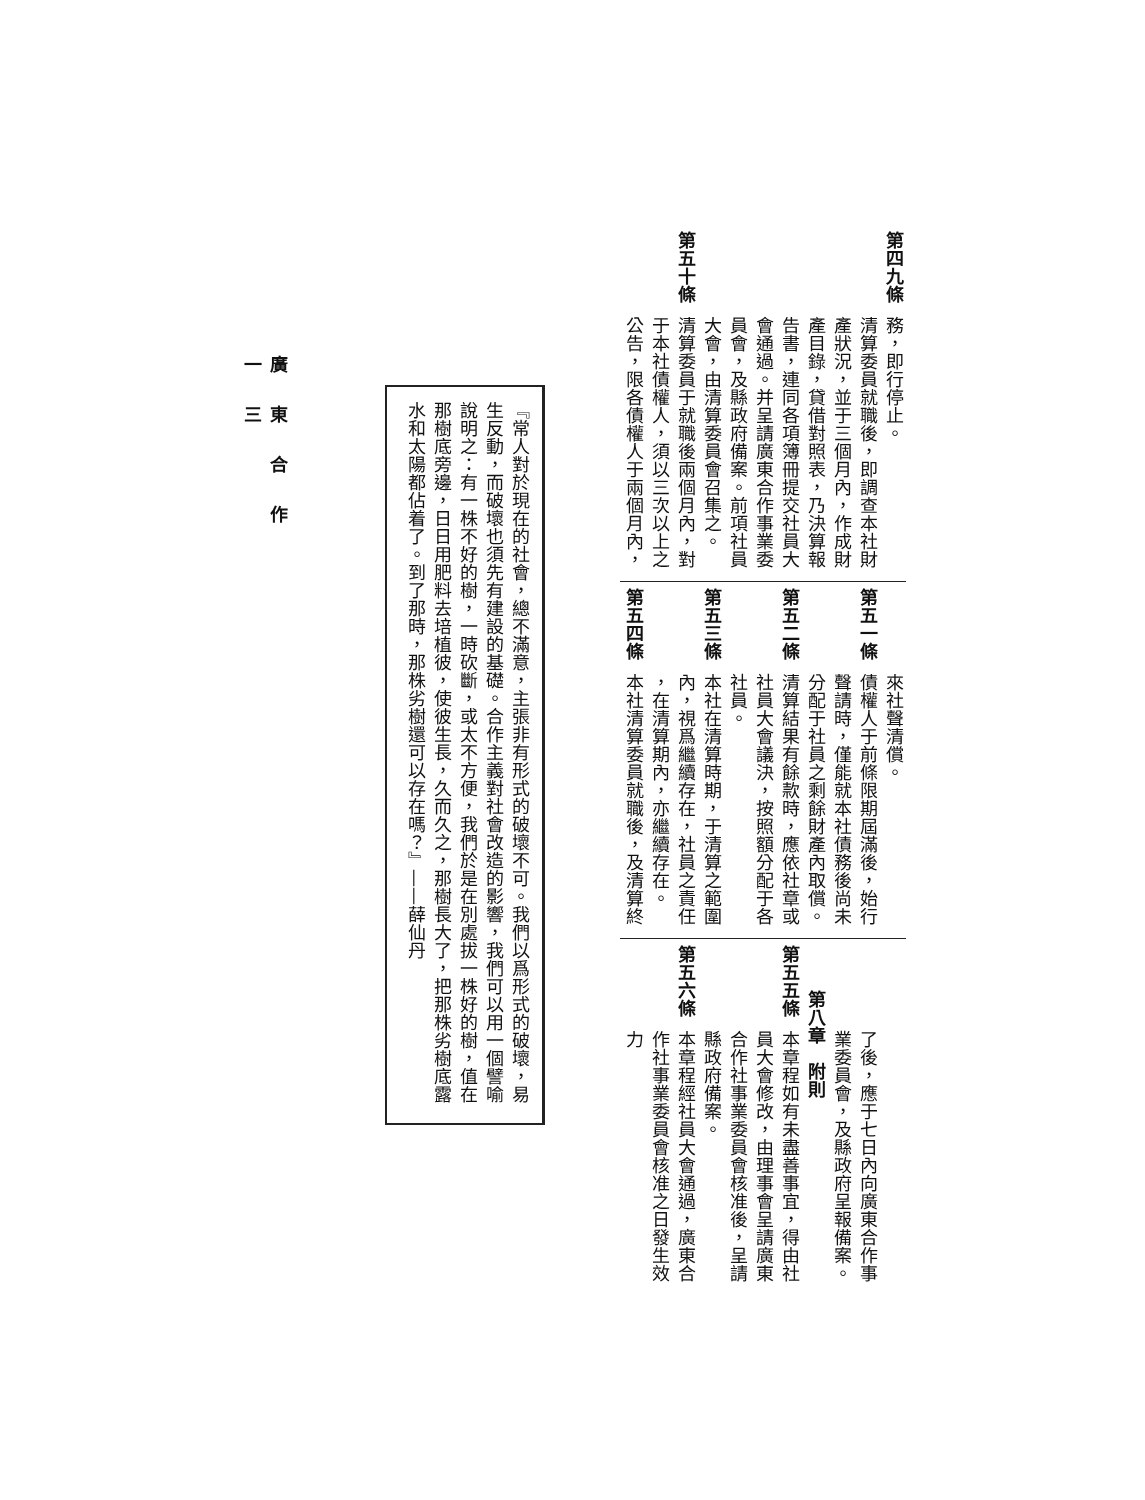第四九條
務，即行停止。
清算委員就職後，即調查本社財
產狀況，並于三個月內，作成財
產目錄，貸借對照表，乃決算報
告書，連同各項簿冊提交社員大
會通過。并呈請廣東合作事業委
員會，及縣政府備案。前項社員
大會，由清算委員會召集之。
第五十條
清算委員于就職後兩個月內，對
于本社債權人，須以三次以上之
公告，限各債權人于兩個月內，
來社聲清償。
第五一條
債權人于前條限期屆滿後，始行
聲請時，僅能就本社債務後尚未
分配于社員之剩餘財產內取償。
第五二條
清算結果有餘款時，應依社章或
社員大會議決，按照額分配于各
社員。
第五三條
本社在清算時期，于清算之範圍
內，視爲繼續存在，社員之責任
，在清算期內，亦繼續存在。
第五四條
本社清算委員就職後，及清算終
了後，應于七日內向廣東合作事
業委員會，及縣政府呈報備案。
第八章　附則
第五五條
本章程如有未盡善事宜，得由社
員大會修改，由理事會呈請廣東
合作社事業委員會核准後，呈請
縣政府備案。
第五六條
本章程經社員大會通過，廣東合
作社事業委員會核准之日發生效
力
『常人對於現在的社會，總不滿意，主張非有形式的破壞不可。我們以爲形式的破壞，易生反動，而破壞也須先有建設的基礎。合作主義對社會改造的影響，我們可以用一個譬喻說明之：有一株不好的樹，一時砍斷，或太不方便，我們於是在別處拔一株好的樹，值在那樹底旁邊，日日用肥料去培植彼，使彼生長，久而久之，那樹長大了，把那株劣樹底露水和太陽都佔着了。到了那時，那株劣樹還可以存在嗎？』——薛仙丹
廣東合作
一三